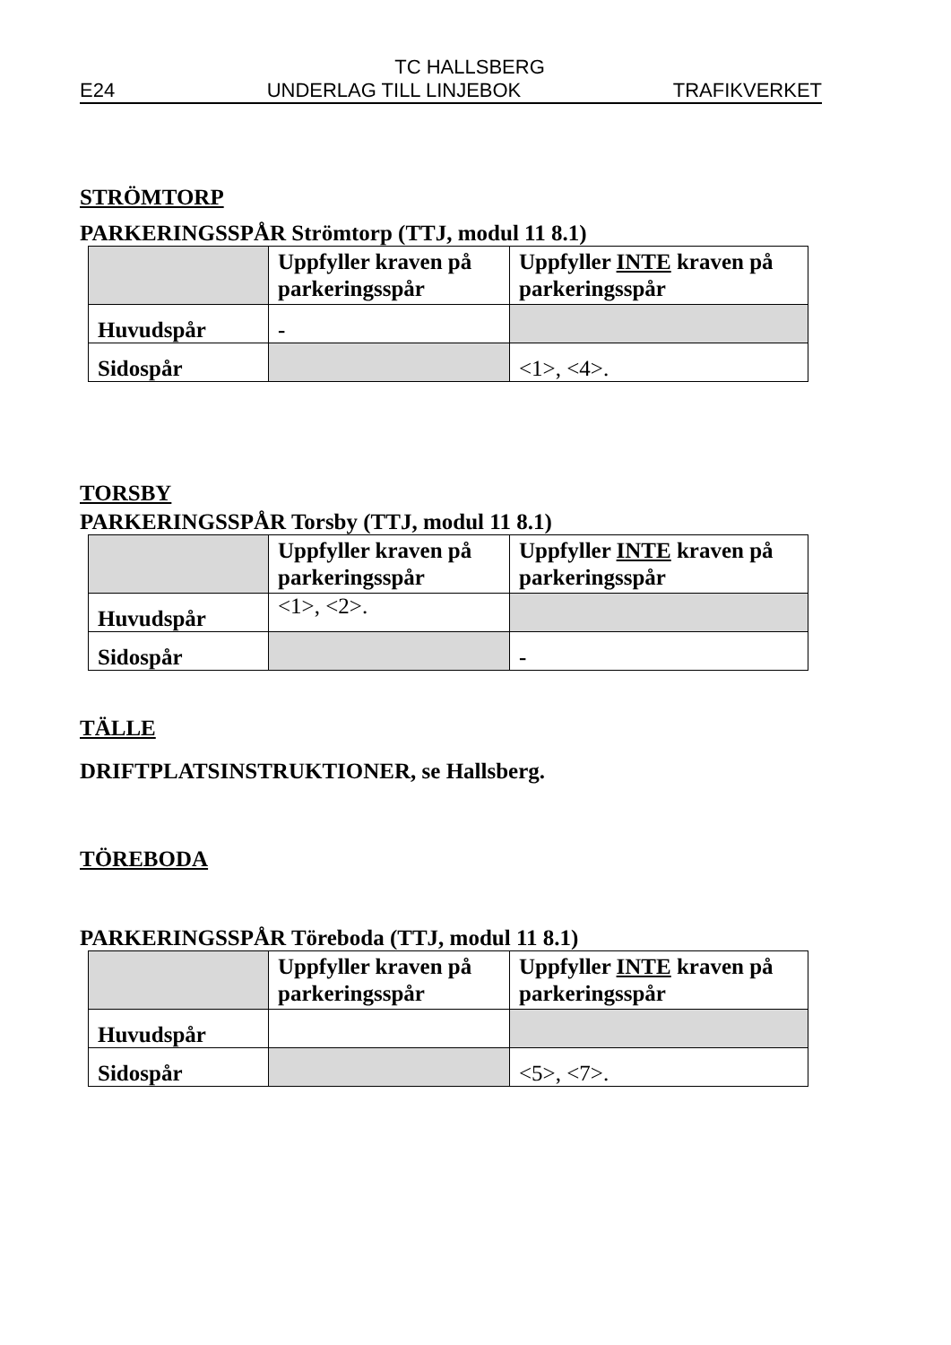TC HALLSBERG
E24 UNDERLAG TILL LINJEBOK TRAFIKVERKET
STRÖMTORP
PARKERINGSSPÅR Strömtorp (TTJ, modul 11 8.1)
| | Uppfyller kraven på parkeringsspår | Uppfyller INTE kraven på parkeringsspår |
| --- | --- | --- |
| Huvudspår | - | |
| Sidospår | | <1>, <4>. |
TORSBY
PARKERINGSSPÅR Torsby (TTJ, modul 11 8.1)
| | Uppfyller kraven på parkeringsspår | Uppfyller INTE kraven på parkeringsspår |
| --- | --- | --- |
| Huvudspår | <1>, <2>. | |
| Sidospår | | - |
TÄLLE
DRIFTPLATSINSTRUKTIONER, se Hallsberg.
TÖREBODA
PARKERINGSSPÅR Töreboda (TTJ, modul 11 8.1)
| | Uppfyller kraven på parkeringsspår | Uppfyller INTE kraven på parkeringsspår |
| --- | --- | --- |
| Huvudspår | | |
| Sidospår | | <5>, <7>. |